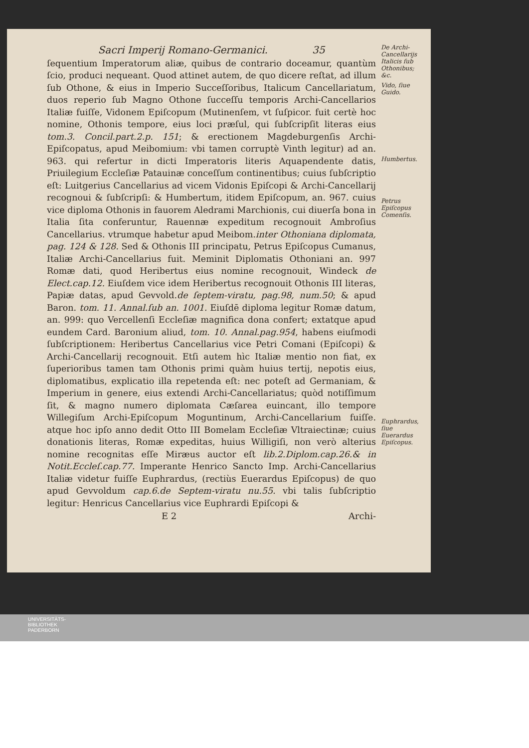Sacri Imperij Romano-Germanici. 35
ſequentium Imperatorum aliæ, quibus de contrario doceamur, quantùm ſcio, produci nequeant. Quod attinet autem, de quo dicere reſtat, ad illum ſub Othone, & eius in Imperio Succeſſoribus, Italicum Cancellariatum, duos reperio ſub Magno Othone ſucceſſu temporis Archi-Cancellarios Italiæ fuiſſe, Vidonem Epiſcopum (Mutinenſem, vt ſuſpicor. fuit certè hoc nomine, Othonis tempore, eius loci præſul, qui ſubſcripſit literas eius tom.3. Concil.part.2.p. 151; & erectionem Magdeburgenſis Archi-Epiſcopatus, apud Meibomium: vbi tamen corruptè Vinth legitur) ad an. 963. qui refertur in dicti Imperatoris literis Aquapendente datis, Priuilegium Eccleſiæ Patauinæ conceſſum continentibus; cuius ſubſcriptio eſt: Luitgerius Cancellarius ad vicem Vidonis Epiſcopi & Archi-Cancellarij recognoui & ſubſcripſi: & Humbertum, itidem Epiſcopum, an. 967. cuius vice diploma Othonis in fauorem Aledrami Marchionis, cui diuerſa bona in Italia ſita conferuntur, Rauennæ expeditum recognouit Ambroſius Cancellarius. vtrumque habetur apud Meibom.inter Othoniana diplomata, pag. 124 & 128. Sed & Othonis III principatu, Petrus Epiſcopus Cumanus, Italiæ Archi-Cancellarius fuit. Meminit Diplomatis Othoniani an. 997 Romæ dati, quod Heribertus eius nomine recognouit, Windeck de Elect.cap.12. Eiuſdem vice idem Heribertus recognouit Othonis III literas, Papiæ datas, apud Gevvold.de ſeptem-viratu, pag.98, num.50; & apud Baron. tom. 11. Annal.ſub an. 1001. Eiuſdē diploma legitur Romæ datum, an. 999: quo Vercellenſi Eccleſiæ magnifica dona confert; extatque apud eundem Card. Baronium aliud, tom. 10. Annal.pag.954, habens eiuſmodi ſubſcriptionem: Heribertus Cancellarius vice Petri Comani (Epiſcopi) & Archi-Cancellarij recognouit. Etſi autem hìc Italiæ mentio non fiat, ex ſuperioribus tamen tam Othonis primi quàm huius tertij, nepotis eius, diplomatibus, explicatio illa repetenda eſt: nec poteſt ad Germaniam, & Imperium in genere, eius extendi Archi-Cancellariatus; quòd notiſſimum ſit, & magno numero diplomata Cæſarea euincant, illo tempore Willegiſum Archi-Epiſcopum Moguntinum, Archi-Cancellarium fuiſſe. atque hoc ipſo anno dedit Otto III Bomelam Eccleſiæ Vltraiectinæ; cuius donationis literas, Romæ expeditas, huius Willigiſi, non verò alterius nomine recognitas eſſe Miræus auctor eſt lib.2.Diplom.cap.26.& in Notit.Eccleſ.cap.77. Imperante Henrico Sancto Imp. Archi-Cancellarius Italiæ videtur fuiſſe Euphrardus, (rectiùs Euerardus Epiſcopus) de quo apud Gevvoldum cap.6.de Septem-viratu nu.55. vbi talis ſubſcriptio legitur: Henricus Cancellarius vice Euphrardi Epiſcopi &
E 2 Archi-
De Archi-Cancellarijs Italicis ſub Othonibus; &c.
Vido, ſiue Guido.
Humbertus.
Petrus Epiſcopus Comenſis.
Euphrardus, ſiue Euerardus Epiſcopus.
UNIVERSITÄTS-
BIBLIOTHEK
PADERBORN